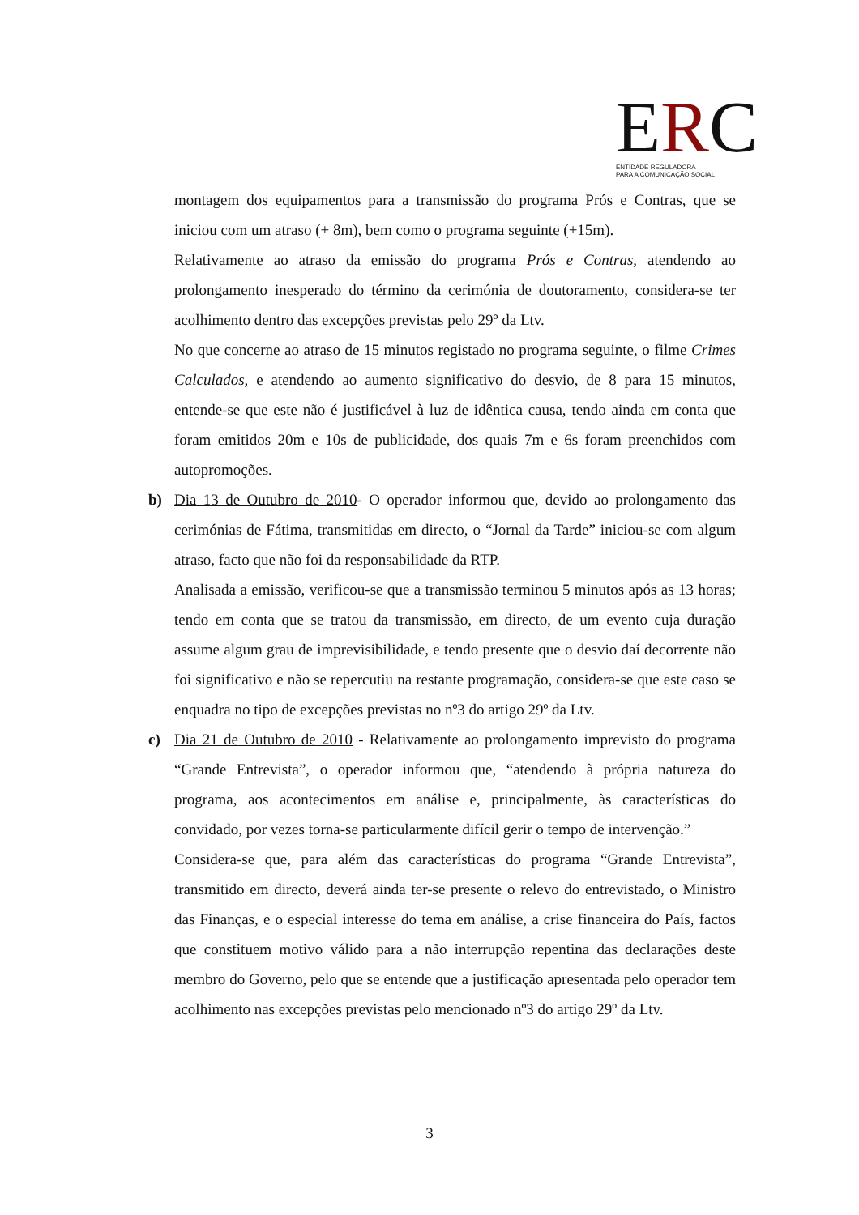ERC
ENTIDADE REGULADORA
PARA A COMUNICAÇÃO SOCIAL
montagem dos equipamentos para a transmissão do programa Prós e Contras, que se iniciou com um atraso (+ 8m), bem como o programa seguinte (+15m).
Relativamente ao atraso da emissão do programa Prós e Contras, atendendo ao prolongamento inesperado do término da cerimónia de doutoramento, considera-se ter acolhimento dentro das excepções previstas pelo 29º da Ltv.
No que concerne ao atraso de 15 minutos registado no programa seguinte, o filme Crimes Calculados, e atendendo ao aumento significativo do desvio, de 8 para 15 minutos, entende-se que este não é justificável à luz de idêntica causa, tendo ainda em conta que foram emitidos 20m e 10s de publicidade, dos quais 7m e 6s foram preenchidos com autopromoções.
b)
Dia 13 de Outubro de 2010- O operador informou que, devido ao prolongamento das cerimónias de Fátima, transmitidas em directo, o “Jornal da Tarde” iniciou-se com algum atraso, facto que não foi da responsabilidade da RTP.
Analisada a emissão, verificou-se que a transmissão terminou 5 minutos após as 13 horas; tendo em conta que se tratou da transmissão, em directo, de um evento cuja duração assume algum grau de imprevisibilidade, e tendo presente que o desvio daí decorrente não foi significativo e não se repercutiu na restante programação, considera-se que este caso se enquadra no tipo de excepções previstas no nº3 do artigo 29º da Ltv.
c)
Dia 21 de Outubro de 2010 - Relativamente ao prolongamento imprevisto do programa “Grande Entrevista”, o operador informou que, “atendendo à própria natureza do programa, aos acontecimentos em análise e, principalmente, às características do convidado, por vezes torna-se particularmente difícil gerir o tempo de intervenção.”
Considera-se que, para além das características do programa “Grande Entrevista”, transmitido em directo, deverá ainda ter-se presente o relevo do entrevistado, o Ministro das Finanças, e o especial interesse do tema em análise, a crise financeira do País, factos que constituem motivo válido para a não interrupção repentina das declarações deste membro do Governo, pelo que se entende que a justificação apresentada pelo operador tem acolhimento nas excepções previstas pelo mencionado nº3 do artigo 29º da Ltv.
3